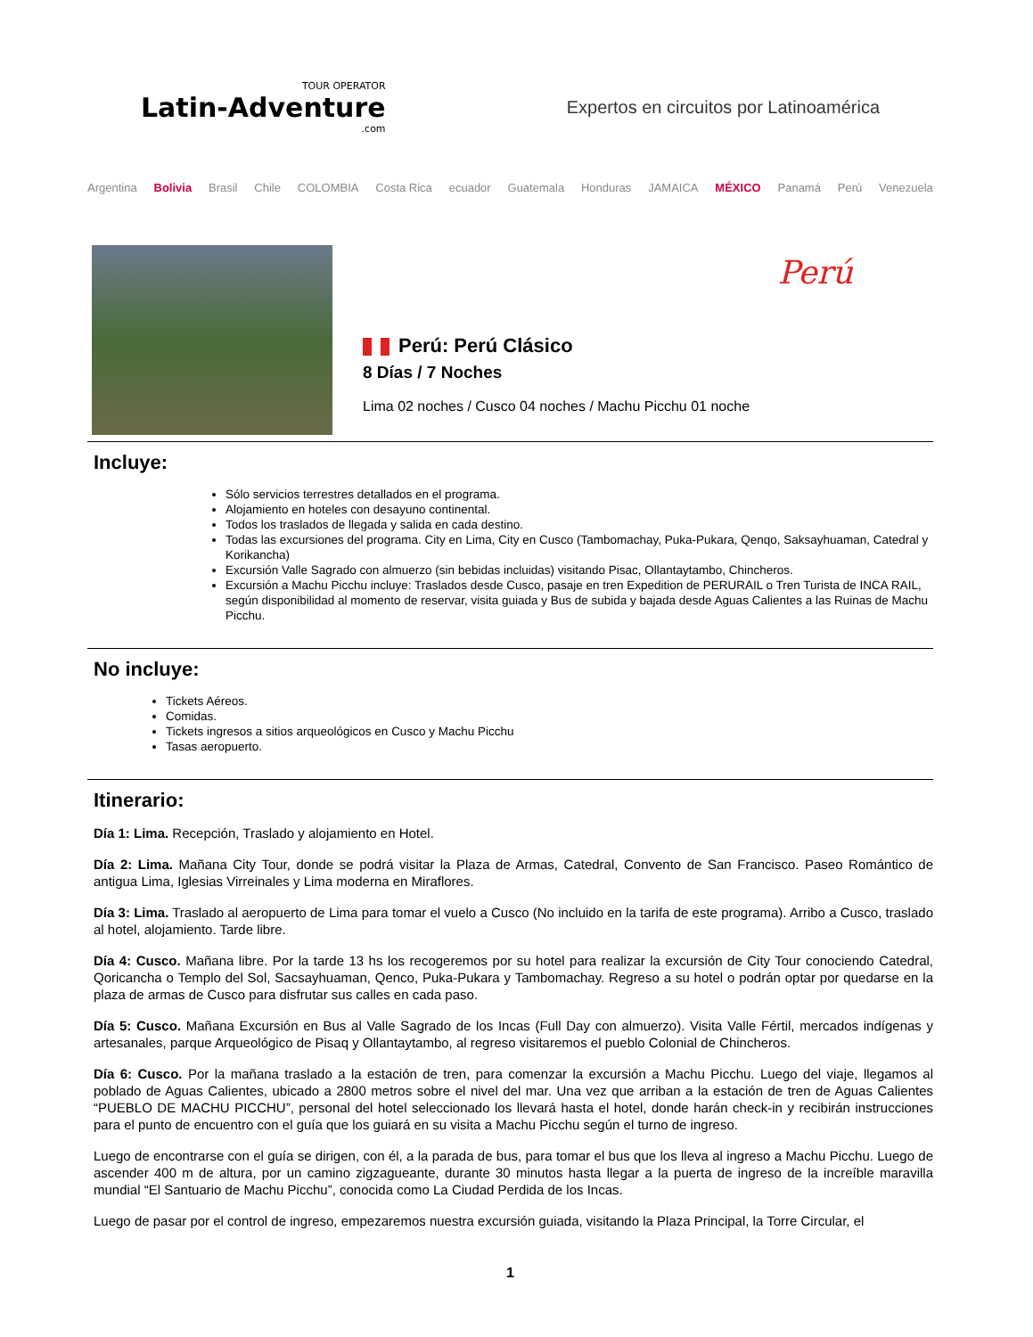TOUR OPERATOR
Latin-Adventure.com
Expertos en circuitos por Latinoamérica
Argentina Bolivia Brasil Chile COLOMBIA Costa Rica ecuador Guatemala Honduras JAMAICA MÉXICO Panamá Perú Venezuela
Perú
Perú: Perú Clásico
8 Días / 7 Noches
Lima 02 noches / Cusco 04 noches / Machu Picchu 01 noche
Incluye:
Sólo servicios terrestres detallados en el programa.
Alojamiento en hoteles con desayuno continental.
Todos los traslados de llegada y salida en cada destino.
Todas las excursiones del programa. City en Lima, City en Cusco (Tambomachay, Puka-Pukara, Qenqo, Saksayhuaman, Catedral y Korikancha)
Excursión Valle Sagrado con almuerzo (sin bebidas incluidas) visitando Pisac, Ollantaytambo, Chincheros.
Excursión a Machu Picchu incluye: Traslados desde Cusco, pasaje en tren Expedition de PERURAIL o Tren Turista de INCA RAIL, según disponibilidad al momento de reservar, visita guiada y Bus de subida y bajada desde Aguas Calientes a las Ruinas de Machu Picchu.
No incluye:
Tickets Aéreos.
Comidas.
Tickets ingresos a sitios arqueológicos en Cusco y Machu Picchu
Tasas aeropuerto.
Itinerario:
Día 1: Lima. Recepción, Traslado y alojamiento en Hotel.
Día 2: Lima. Mañana City Tour, donde se podrá visitar la Plaza de Armas, Catedral, Convento de San Francisco. Paseo Romántico de antigua Lima, Iglesias Virreinales y Lima moderna en Miraflores.
Día 3: Lima. Traslado al aeropuerto de Lima para tomar el vuelo a Cusco (No incluido en la tarifa de este programa). Arribo a Cusco, traslado al hotel, alojamiento. Tarde libre.
Día 4: Cusco. Mañana libre. Por la tarde 13 hs los recogeremos por su hotel para realizar la excursión de City Tour conociendo Catedral, Qoricancha o Templo del Sol, Sacsayhuaman, Qenco, Puka-Pukara y Tambomachay. Regreso a su hotel o podrán optar por quedarse en la plaza de armas de Cusco para disfrutar sus calles en cada paso.
Día 5: Cusco. Mañana Excursión en Bus al Valle Sagrado de los Incas (Full Day con almuerzo). Visita Valle Fértil, mercados indígenas y artesanales, parque Arqueológico de Pisaq y Ollantaytambo, al regreso visitaremos el pueblo Colonial de Chincheros.
Día 6: Cusco. Por la mañana traslado a la estación de tren, para comenzar la excursión a Machu Picchu. Luego del viaje, llegamos al poblado de Aguas Calientes, ubicado a 2800 metros sobre el nivel del mar. Una vez que arriban a la estación de tren de Aguas Calientes “PUEBLO DE MACHU PICCHU”, personal del hotel seleccionado los llevará hasta el hotel, donde harán check-in y recibirán instrucciones para el punto de encuentro con el guía que los guiará en su visita a Machu Picchu según el turno de ingreso.
Luego de encontrarse con el guía se dirigen, con él, a la parada de bus, para tomar el bus que los lleva al ingreso a Machu Picchu. Luego de ascender 400 m de altura, por un camino zigzagueante, durante 30 minutos hasta llegar a la puerta de ingreso de la increíble maravilla mundial “El Santuario de Machu Picchu”, conocida como La Ciudad Perdida de los Incas.
Luego de pasar por el control de ingreso, empezaremos nuestra excursión guiada, visitando la Plaza Principal, la Torre Circular, el
1